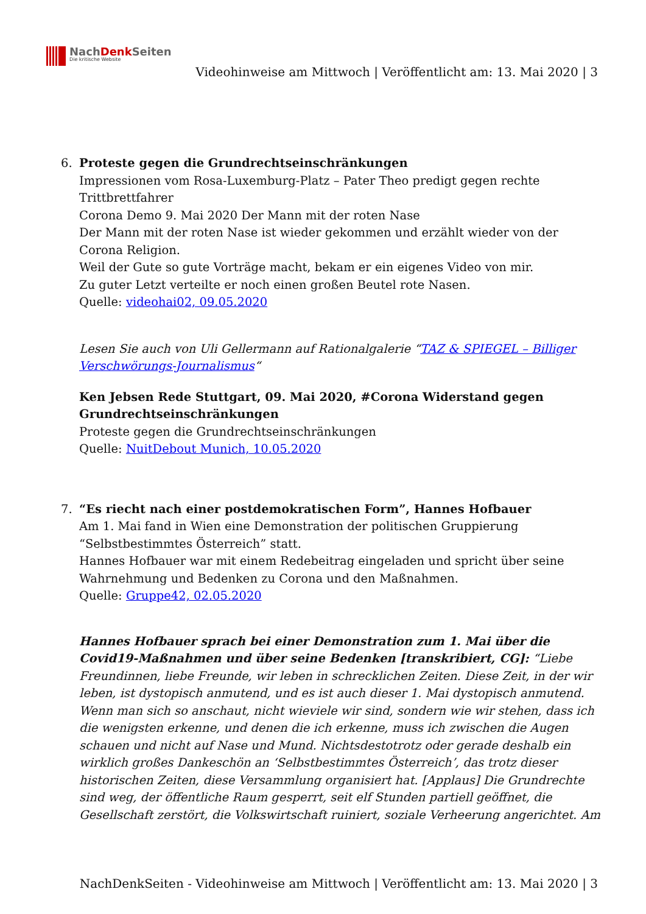NachDenk Seiten
Die kritische Website
Videohinweise am Mittwoch | Veröffentlicht am: 13. Mai 2020 | 3
6. Proteste gegen die Grundrechtseinschränkungen
Impressionen vom Rosa-Luxemburg-Platz – Pater Theo predigt gegen rechte Trittbrettfahrer
Corona Demo 9. Mai 2020 Der Mann mit der roten Nase
Der Mann mit der roten Nase ist wieder gekommen und erzählt wieder von der Corona Religion.
Weil der Gute so gute Vorträge macht, bekam er ein eigenes Video von mir.
Zu guter Letzt verteilte er noch einen großen Beutel rote Nasen.
Quelle: videohai02, 09.05.2020
Lesen Sie auch von Uli Gellermann auf Rationalgalerie “TAZ & SPIEGEL – Billiger Verschwörungs-Journalismus“
Ken Jebsen Rede Stuttgart, 09. Mai 2020, #Corona Widerstand gegen Grundrechtseinschränkungen
Proteste gegen die Grundrechtseinschränkungen
Quelle: NuitDebout Munich, 10.05.2020
7. “Es riecht nach einer postdemokratischen Form”, Hannes Hofbauer
Am 1. Mai fand in Wien eine Demonstration der politischen Gruppierung “Selbstbestimmtes Österreich” statt.
Hannes Hofbauer war mit einem Redebeitrag eingeladen und spricht über seine Wahrnehmung und Bedenken zu Corona und den Maßnahmen.
Quelle: Gruppe42, 02.05.2020
Hannes Hofbauer sprach bei einer Demonstration zum 1. Mai über die Covid19-Maßnahmen und über seine Bedenken [transkribiert, CG]: “Liebe Freundinnen, liebe Freunde, wir leben in schrecklichen Zeiten. Diese Zeit, in der wir leben, ist dystopisch anmutend, und es ist auch dieser 1. Mai dystopisch anmutend. Wenn man sich so anschaut, nicht wieviele wir sind, sondern wie wir stehen, dass ich die wenigsten erkenne, und denen die ich erkenne, muss ich zwischen die Augen schauen und nicht auf Nase und Mund. Nichtsdestotrotz oder gerade deshalb ein wirklich großes Dankeschön an ‘Selbstbestimmtes Österreich’, das trotz dieser historischen Zeiten, diese Versammlung organisiert hat. [Applaus] Die Grundrechte sind weg, der öffentliche Raum gesperrt, seit elf Stunden partiell geöffnet, die Gesellschaft zerstört, die Volkswirtschaft ruiniert, soziale Verheerung angerichtet. Am
NachDenkSeiten - Videohinweise am Mittwoch | Veröffentlicht am: 13. Mai 2020 | 3